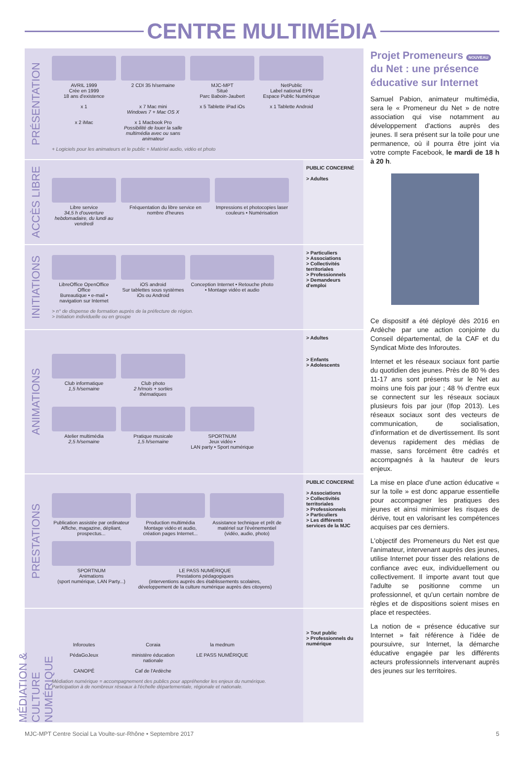CENTRE MULTIMÉDIA
PRÉSENTATION
AVRIL 1999
Crée en 1999
18 ans d'existence
2 CDI 35 h/semaine
MJC-MPT
Situé
Parc Baboin-Jaubert
NetPublic
Label national EPN
Espace Public Numérique
x 1
x 7 Mac mini
Windows 7 + Mac OS X
x 5 Tablette iPad iOs
x 1 Tablette Android
x 2 iMac
x 1 Macbook Pro
Possibilité de louer la salle multimédia avec ou sans animateur
+ Logiciels pour les animateurs et le public + Matériel audio, vidéo et photo
ACCÈS LIBRE
Libre service
34,5 h d'ouverture hebdomadaire, du lundi au vendredi
Fréquentation du libre service en nombre d'heures
Impressions et photocopies laser couleurs • Numérisation
PUBLIC CONCERNÉ
> Adultes
INITIATIONS
LibreOffice OpenOffice Office
Bureautique • e-mail • navigation sur Internet
iOS android
Sur tablettes sous systèmes iOs ou Android
Conception Internet • Retouche photo • Montage vidéo et audio
> n° de dispense de formation auprès de la préfecture de région.
> Initiation individuelle ou en groupe
> Particuliers
> Associations
> Collectivités territoriales
> Professionnels
> Demandeurs d'emploi
ANIMATIONS
Club informatique
1,5 h/semaine
Club photo
2 h/mois + sorties thématiques
Atelier multimédia
2,5 h/semaine
Pratique musicale
1,5 h/semaine
SPORTNUM
Jeux vidéo •
LAN party • Sport numérique
> Adultes
> Enfants
> Adolescents
PRESTATIONS
Publication assistée par ordinateur
Affiche, magazine, dépliant, prospectus...
Production multimédia
Montage vidéo et audio, création pages Internet...
Assistance technique et prêt de matériel sur l'événementiel (vidéo, audio, photo)
SPORTNUM
Animations
(sport numérique, LAN Party...)
LE PASS NUMÉRIQUE
Prestations pédagogiques
(interventions auprès des établissements scolaires, développement de la culture numérique auprès des citoyens)
PUBLIC CONCERNÉ
> Associations
> Collectivités territoriales
> Professionnels
> Particuliers
> Les différents services de la MJC
MÉDIATION & CULTURE NUMÉRIQUE
Inforoutes
Coraia
la mednum
PédaGoJeux
ministère éducation nationale
LE PASS NUMÉRIQUE
CANOPÉ
Caf de l'Ardèche
Médiation numérique = accompagnement des publics pour appréhender les enjeux du numérique.
Participation à de nombreux réseaux à l'échelle départementale, régionale et nationale.
> Tout public
> Professionnels du numérique
Projet Promeneurs NOUVEAU
du Net : une présence éducative sur Internet
Samuel Pabion, animateur multimédia, sera le « Promeneur du Net » de notre association qui vise notamment au développement d'actions auprès des jeunes. Il sera présent sur la toile pour une permanence, où il pourra être joint via votre compte Facebook, le mardi de 18 h à 20 h.
Ce dispositif a été déployé dès 2016 en Ardèche par une action conjointe du Conseil départemental, de la CAF et du Syndicat Mixte des Inforoutes.
Internet et les réseaux sociaux font partie du quotidien des jeunes. Près de 80 % des 11-17 ans sont présents sur le Net au moins une fois par jour ; 48 % d'entre eux se connectent sur les réseaux sociaux plusieurs fois par jour (Ifop 2013). Les réseaux sociaux sont des vecteurs de communication, de socialisation, d'information et de divertissement. Ils sont devenus rapidement des médias de masse, sans forcément être cadrés et accompagnés à la hauteur de leurs enjeux.
La mise en place d'une action éducative « sur la toile » est donc apparue essentielle pour accompagner les pratiques des jeunes et ainsi minimiser les risques de dérive, tout en valorisant les compétences acquises par ces derniers.
L'objectif des Promeneurs du Net est que l'animateur, intervenant auprès des jeunes, utilise Internet pour tisser des relations de confiance avec eux, individuellement ou collectivement. Il importe avant tout que l'adulte se positionne comme un professionnel, et qu'un certain nombre de règles et de dispositions soient mises en place et respectées.
La notion de « présence éducative sur Internet » fait référence à l'idée de poursuivre, sur Internet, la démarche éducative engagée par les différents acteurs professionnels intervenant auprès des jeunes sur les territoires.
MJC-MPT Centre Social La Voulte-sur-Rhône • Septembre 2017 5